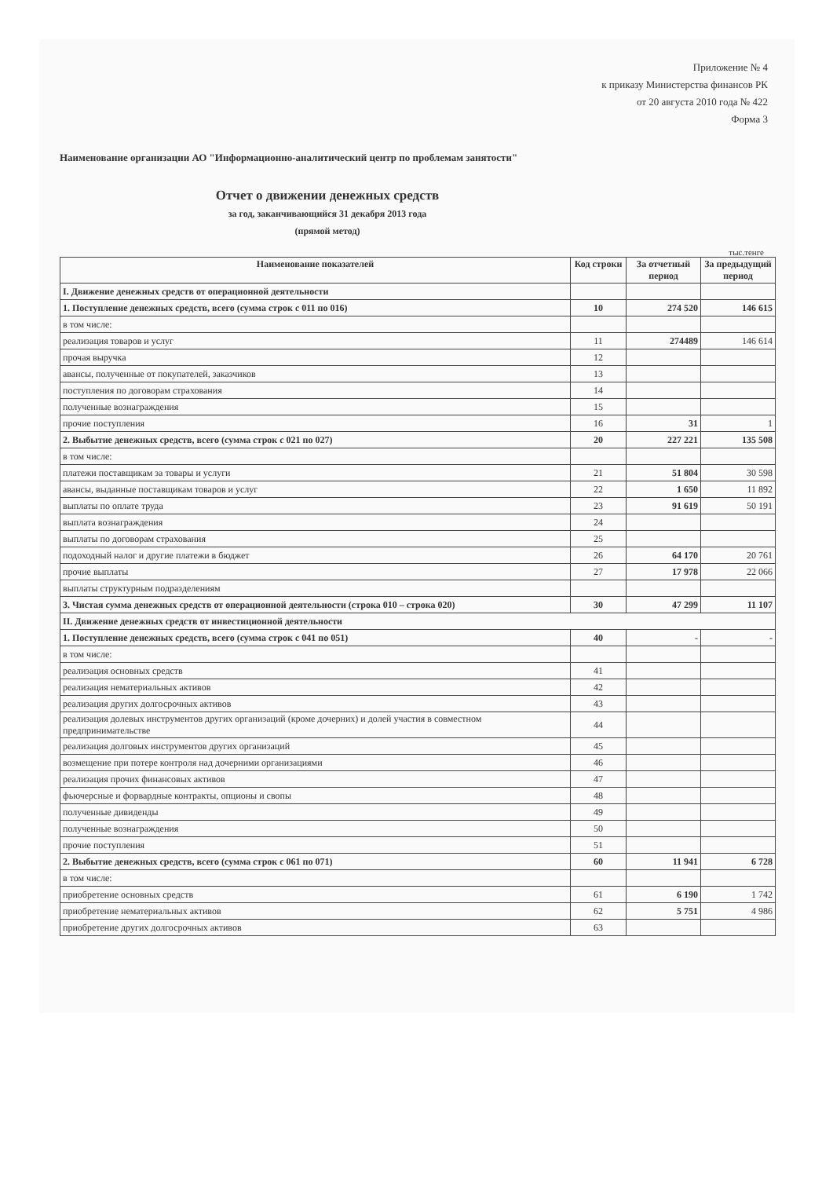Приложение № 4
к приказу Министерства финансов РК
от 20 августа 2010 года № 422
Форма 3
Наименование организации АО "Информационно-аналитический центр по проблемам занятости"
Отчет о движении денежных средств
за год, заканчивающийся 31 декабря 2013 года
(прямой метод)
тыс.тенге
| Наименование показателей | Код строки | За отчетный период | За предыдущий период |
| --- | --- | --- | --- |
| I. Движение денежных средств от операционной деятельности | | | |
| 1. Поступление денежных средств, всего (сумма строк с 011 по 016) | 10 | 274 520 | 146 615 |
| в том числе: | | | |
| реализация товаров и услуг | 11 | 274489 | 146 614 |
| прочая выручка | 12 | | |
| авансы, полученные от покупателей, заказчиков | 13 | | |
| поступления по договорам страхования | 14 | | |
| полученные вознаграждения | 15 | | |
| прочие поступления | 16 | 31 | 1 |
| 2. Выбытие денежных средств, всего (сумма строк с 021 по 027) | 20 | 227 221 | 135 508 |
| в том числе: | | | |
| платежи поставщикам за товары и услуги | 21 | 51 804 | 30 598 |
| авансы, выданные поставщикам товаров и услуг | 22 | 1 650 | 11 892 |
| выплаты по оплате труда | 23 | 91 619 | 50 191 |
| выплата вознаграждения | 24 | | |
| выплаты по договорам страхования | 25 | | |
| подоходный налог и другие платежи в бюджет | 26 | 64 170 | 20 761 |
| прочие выплаты | 27 | 17 978 | 22 066 |
| выплаты структурным подразделениям | | | |
| 3. Чистая сумма денежных средств от операционной деятельности (строка 010 – строка 020) | 30 | 47 299 | 11 107 |
| II. Движение денежных средств от инвестиционной деятельности | | | |
| 1. Поступление денежных средств, всего (сумма строк с 041 по 051) | 40 | - | - |
| в том числе: | | | |
| реализация основных средств | 41 | | |
| реализация нематериальных активов | 42 | | |
| реализация других долгосрочных активов | 43 | | |
| реализация долевых инструментов других организаций (кроме дочерних) и долей участия в совместном предпринимательстве | 44 | | |
| реализация долговых инструментов других организаций | 45 | | |
| возмещение при потере контроля над дочерними организациями | 46 | | |
| реализация прочих финансовых активов | 47 | | |
| фьючерсные и форвардные контракты, опционы и свопы | 48 | | |
| полученные дивиденды | 49 | | |
| полученные вознаграждения | 50 | | |
| прочие поступления | 51 | | |
| 2. Выбытие денежных средств, всего (сумма строк с 061 по 071) | 60 | 11 941 | 6 728 |
| в том числе: | | | |
| приобретение основных средств | 61 | 6 190 | 1 742 |
| приобретение нематериальных активов | 62 | 5 751 | 4 986 |
| приобретение других долгосрочных активов | 63 | | |